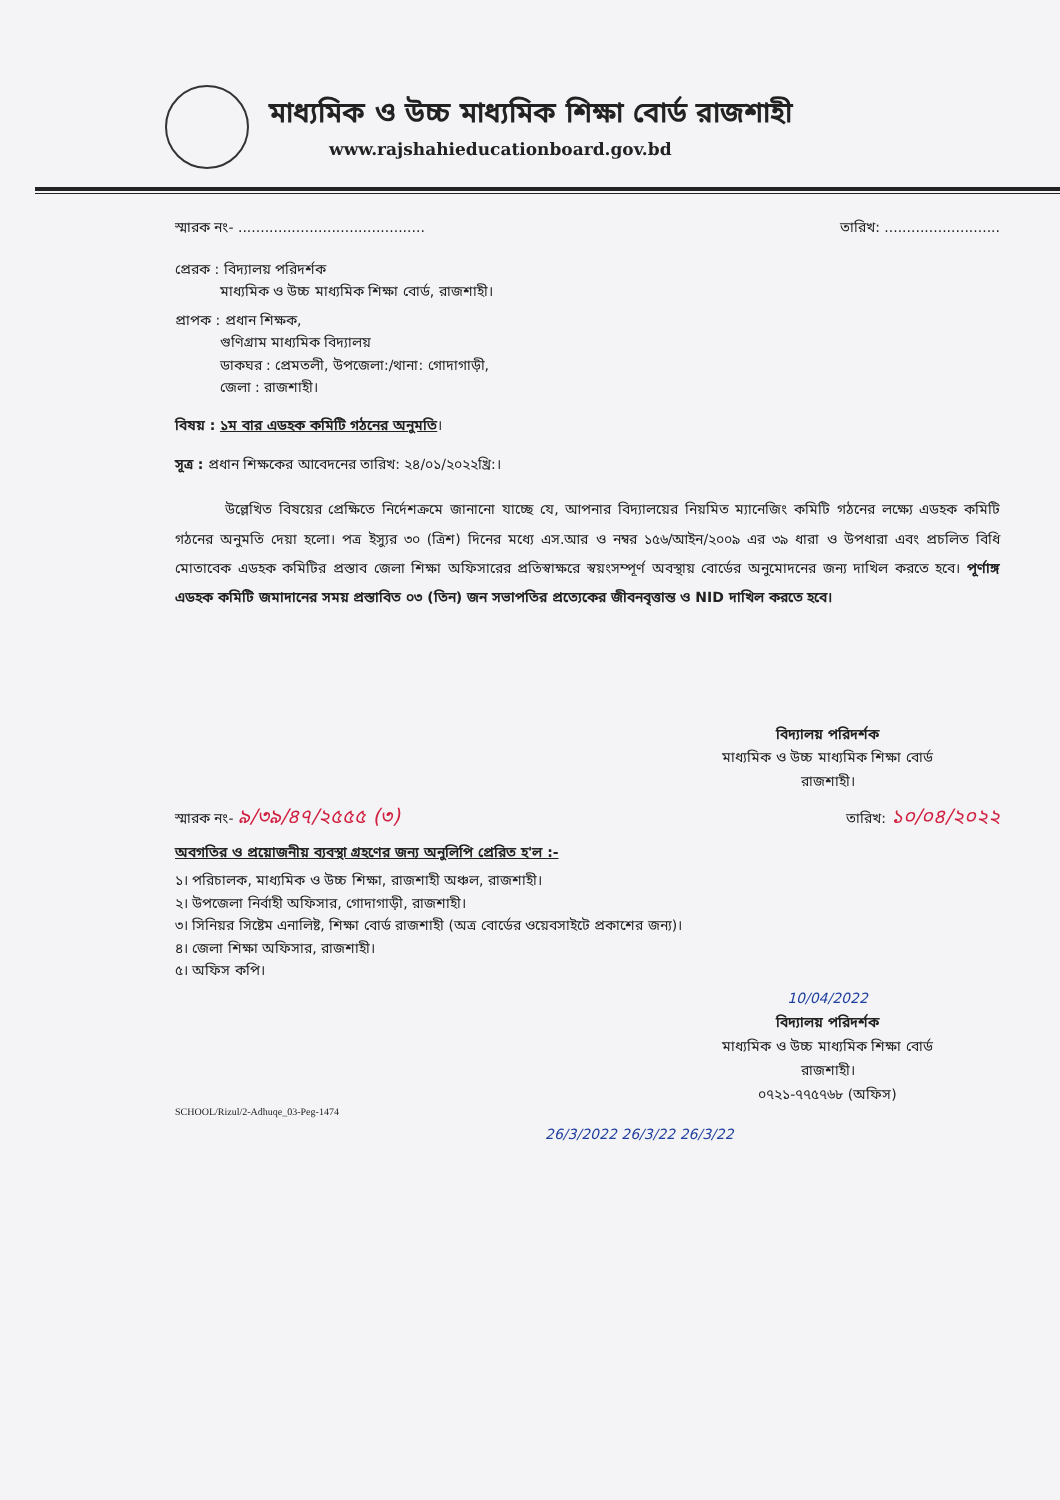মাধ্যমিক ও উচ্চ মাধ্যমিক শিক্ষা বোর্ড রাজশাহী
www.rajshahieducationboard.gov.bd
স্মারক নং- .......................................... তারিখ: ..........................
প্রেরক : বিদ্যালয় পরিদর্শক
মাধ্যমিক ও উচ্চ মাধ্যমিক শিক্ষা বোর্ড, রাজশাহী।
প্রাপক : প্রধান শিক্ষক,
গুণিগ্রাম মাধ্যমিক বিদ্যালয়
ডাকঘর : প্রেমতলী, উপজেলা:/থানা: গোদাগাড়ী,
জেলা : রাজশাহী।
বিষয় : ১ম বার এডহক কমিটি গঠনের অনুমতি।
সূত্র : প্রধান শিক্ষকের আবেদনের তারিখ: ২৪/০১/২০২২খ্রি:।
উল্লেখিত বিষয়ের প্রেক্ষিতে নির্দেশক্রমে জানানো যাচ্ছে যে, আপনার বিদ্যালয়ের নিয়মিত ম্যানেজিং কমিটি গঠনের লক্ষ্যে এডহক কমিটি গঠনের অনুমতি দেয়া হলো। পত্র ইস্যুর ৩০ (ত্রিশ) দিনের মধ্যে এস.আর ও নম্বর ১৫৬/আইন/২০০৯ এর ৩৯ ধারা ও উপধারা এবং প্রচলিত বিধি মোতাবেক এডহক কমিটির প্রস্তাব জেলা শিক্ষা অফিসারের প্রতিস্বাক্ষরে স্বয়ংসম্পূর্ণ অবস্থায় বোর্ডের অনুমোদনের জন্য দাখিল করতে হবে। পূর্ণাঙ্গ এডহক কমিটি জমাদানের সময় প্রস্তাবিত ০৩ (তিন) জন সভাপতির প্রত্যেকের জীবনবৃত্তান্ত ও NID দাখিল করতে হবে।
বিদ্যালয় পরিদর্শক
মাধ্যমিক ও উচ্চ মাধ্যমিক শিক্ষা বোর্ড
রাজশাহী।
স্মারক নং- ৯/৩৯/৪৭/২৫৫৫ (৩) তারিখ: ১০/০৪/২০২২
অবগতির ও প্রয়োজনীয় ব্যবস্থা গ্রহণের জন্য অনুলিপি প্রেরিত হ'ল :-
১। পরিচালক, মাধ্যমিক ও উচ্চ শিক্ষা, রাজশাহী অঞ্চল, রাজশাহী।
২। উপজেলা নির্বাহী অফিসার, গোদাগাড়ী, রাজশাহী।
৩। সিনিয়র সিষ্টেম এনালিষ্ট, শিক্ষা বোর্ড রাজশাহী (অত্র বোর্ডের ওয়েবসাইটে প্রকাশের জন্য)।
৪। জেলা শিক্ষা অফিসার, রাজশাহী।
৫। অফিস কপি।
10/04/2022
বিদ্যালয় পরিদর্শক
মাধ্যমিক ও উচ্চ মাধ্যমিক শিক্ষা বোর্ড
রাজশাহী।
০৭২১-৭৭৫৭৬৮ (অফিস)
SCHOOL/Rizul/2-Adhuqe_03-Peg-1474
26/3/2022 26/3/22 26/3/22